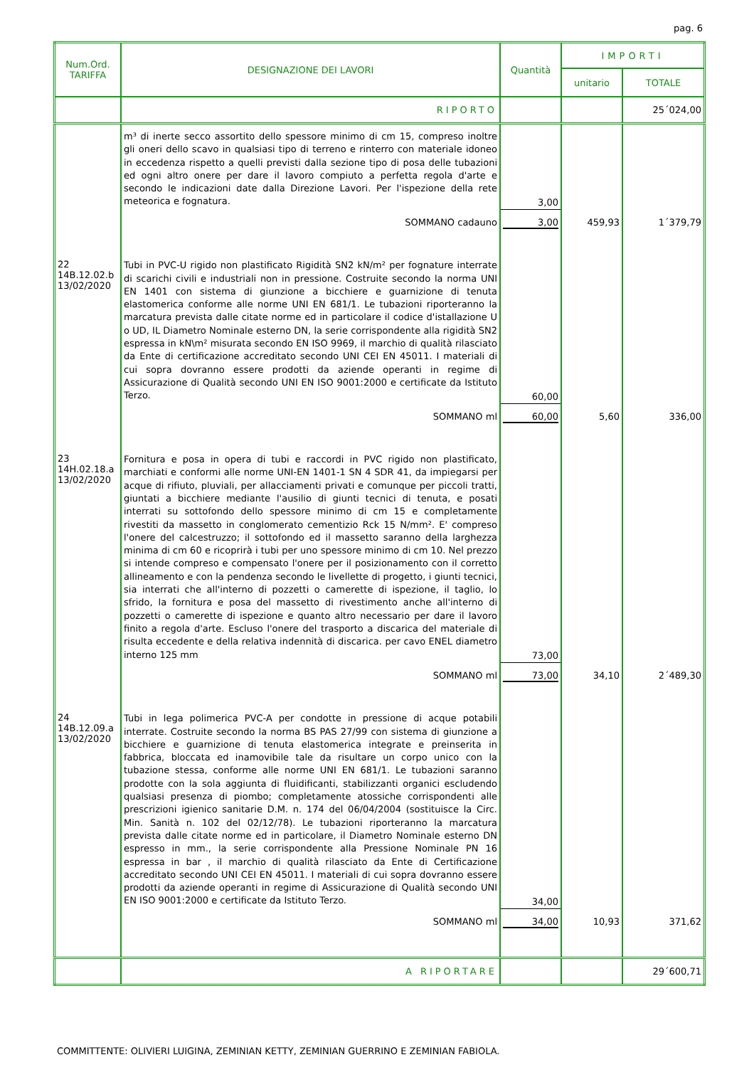pag. 6
| Num.Ord. TARIFFA | DESIGNAZIONE DEI LAVORI | Quantità | IMPORTI | |
| --- | --- | --- | --- | --- |
| | | | unitario | TOTALE |
| | RIPORTO | | | 25´024,00 |
| | m³ di inerte secco assortito dello spessore minimo di cm 15, compreso inoltre gli oneri dello scavo in qualsiasi tipo di terreno e rinterro con materiale idoneo in eccedenza rispetto a quelli previsti dalla sezione tipo di posa delle tubazioni ed ogni altro onere per dare il lavoro compiuto a perfetta regola d'arte e secondo le indicazioni date dalla Direzione Lavori. Per l'ispezione della rete meteorica e fognatura. | 3,00 | | |
| | SOMMANO cadauno | 3,00 | 459,93 | 1´379,79 |
| 22 14B.12.02.b 13/02/2020 | Tubi in PVC-U rigido non plastificato Rigidità SN2 kN/m² per fognature interrate di scarichi civili e industriali non in pressione. Costruite secondo la norma UNI EN 1401 con sistema di giunzione a bicchiere e guarnizione di tenuta elastomerica conforme alle norme UNI EN 681/1. Le tubazioni riporteranno la marcatura prevista dalle citate norme ed in particolare il codice d'istallazione U o UD, IL Diametro Nominale esterno DN, la serie corrispondente alla rigidità SN2 espressa in kN\m² misurata secondo EN ISO 9969, il marchio di qualità rilasciato da Ente di certificazione accreditato secondo UNI CEI EN 45011. I materiali di cui sopra dovranno essere prodotti da aziende operanti in regime di Assicurazione di Qualità secondo UNI EN ISO 9001:2000 e certificate da Istituto Terzo. | 60,00 | | |
| | SOMMANO ml | 60,00 | 5,60 | 336,00 |
| 23 14H.02.18.a 13/02/2020 | Fornitura e posa in opera di tubi e raccordi in PVC rigido non plastificato, marchiati e conformi alle norme UNI-EN 1401-1 SN 4 SDR 41, da impiegarsi per acque di rifiuto, pluviali, per allacciamenti privati e comunque per piccoli tratti, giuntati a bicchiere mediante l'ausilio di giunti tecnici di tenuta, e posati interrati su sottofondo dello spessore minimo di cm 15 e completamente rivestiti da massetto in conglomerato cementizio Rck 15 N/mm². E' compreso l'onere del calcestruzzo; il sottofondo ed il massetto saranno della larghezza minima di cm 60 e ricoprirà i tubi per uno spessore minimo di cm 10. Nel prezzo si intende compreso e compensato l'onere per il posizionamento con il corretto allineamento e con la pendenza secondo le livellette di progetto, i giunti tecnici, sia interrati che all'interno di pozzetti o camerette di ispezione, il taglio, lo sfrido, la fornitura e posa del massetto di rivestimento anche all'interno di pozzetti o camerette di ispezione e quanto altro necessario per dare il lavoro finito a regola d'arte. Escluso l'onere del trasporto a discarica del materiale di risulta eccedente e della relativa indennità di discarica. per cavo ENEL diametro interno 125 mm | 73,00 | | |
| | SOMMANO ml | 73,00 | 34,10 | 2´489,30 |
| 24 14B.12.09.a 13/02/2020 | Tubi in lega polimerica PVC-A per condotte in pressione di acque potabili interrate. Costruite secondo la norma BS PAS 27/99 con sistema di giunzione a bicchiere e guarnizione di tenuta elastomerica integrate e preinserita in fabbrica, bloccata ed inamovibile tale da risultare un corpo unico con la tubazione stessa, conforme alle norme UNI EN 681/1. Le tubazioni saranno prodotte con la sola aggiunta di fluidificanti, stabilizzanti organici escludendo qualsiasi presenza di piombo; completamente atossiche corrispondenti alle prescrizioni igienico sanitarie D.M. n. 174 del 06/04/2004 (sostituisce la Circ. Min. Sanità n. 102 del 02/12/78). Le tubazioni riporteranno la marcatura prevista dalle citate norme ed in particolare, il Diametro Nominale esterno DN espresso in mm., la serie corrispondente alla Pressione Nominale PN 16 espressa in bar , il marchio di qualità rilasciato da Ente di Certificazione accreditato secondo UNI CEI EN 45011. I materiali di cui sopra dovranno essere prodotti da aziende operanti in regime di Assicurazione di Qualità secondo UNI EN ISO 9001:2000 e certificate da Istituto Terzo. | 34,00 | | |
| | SOMMANO ml | 34,00 | 10,93 | 371,62 |
| | A RIPORTARE | | | 29´600,71 |
COMMITTENTE: OLIVIERI LUIGINA, ZEMINIAN KETTY, ZEMINIAN GUERRINO E ZEMINIAN FABIOLA.